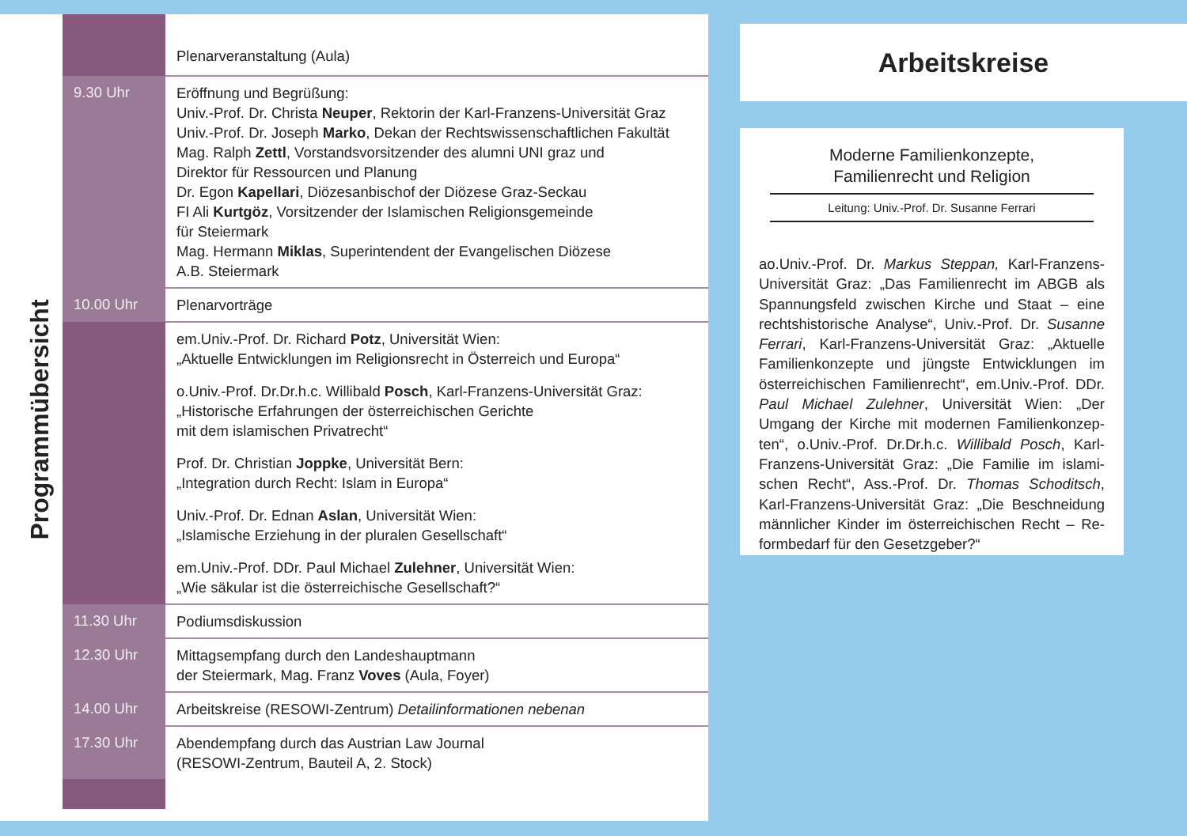Programmübersicht
| | Plenarveranstaltung (Aula) |
| 9.30 Uhr | Eröffnung und Begrüßung: Univ.-Prof. Dr. Christa Neuper , Rektorin der Karl-Franzens-Universität Graz Univ.-Prof. Dr. Joseph Marko , Dekan der Rechtswissenschaftlichen Fakultät Mag. Ralph Zettl , Vorstandsvorsitzender des alumni UNI graz und Direktor für Ressourcen und Planung Dr. Egon Kapellari , Diözesanbischof der Diözese Graz-Seckau FI Ali Kurtgöz , Vorsitzender der Islamischen Religionsgemeinde für Steiermark Mag. Hermann Miklas , Superintendent der Evangelischen Diözese A.B. Steiermark |
| 10.00 Uhr | Plenarvorträge |
| | em.Univ.-Prof. Dr. Richard Potz , Universität Wien: „Aktuelle Entwicklungen im Religionsrecht in Österreich und Europa“ o.Univ.-Prof. Dr.Dr.h.c. Willibald Posch , Karl-Franzens-Universität Graz: „Historische Erfahrungen der österreichischen Gerichte mit dem islamischen Privatrecht“ Prof. Dr. Christian Joppke , Universität Bern: „Integration durch Recht: Islam in Europa“ Univ.-Prof. Dr. Ednan Aslan , Universität Wien: „Islamische Erziehung in der pluralen Gesellschaft“ em.Univ.-Prof. DDr. Paul Michael Zulehner , Universität Wien: „Wie säkular ist die österreichische Gesellschaft?“ |
| 11.30 Uhr | Podiumsdiskussion |
| 12.30 Uhr | Mittagsempfang durch den Landeshauptmann der Steiermark, Mag. Franz Voves (Aula, Foyer) |
| 14.00 Uhr | Arbeitskreise (RESOWI-Zentrum) Detailinformationen nebenan |
| 17.30 Uhr | Abendempfang durch das Austrian Law Journal (RESOWI-Zentrum, Bauteil A, 2. Stock) |
Arbeitskreise
Moderne Familienkonzepte,
Familienrecht und Religion
Leitung: Univ.-Prof. Dr. Susanne Ferrari
ao.Univ.-Prof. Dr. Markus Steppan, Karl-Franzens-Universität Graz: „Das Familienrecht im ABGB als Spannungsfeld zwischen Kirche und Staat – eine rechtshistorische Analyse“, Univ.-Prof. Dr. Susanne Ferrari, Karl-Franzens-Universität Graz: „Aktuelle Familienkonzepte und jüngste Entwicklungen im österreichischen Familienrecht“, em.Univ.-Prof. DDr. Paul Michael Zulehner, Universität Wien: „Der Umgang der Kirche mit modernen Familienkonzep­ten“, o.Univ.-Prof. Dr.Dr.h.c. Willibald Posch, Karl-Franzens-Universität Graz: „Die Familie im islami­schen Recht“, Ass.-Prof. Dr. Thomas Schoditsch, Karl-Franzens-Universität Graz: „Die Beschneidung männlicher Kinder im österreichischen Recht – Re­formbedarf für den Gesetzgeber?“